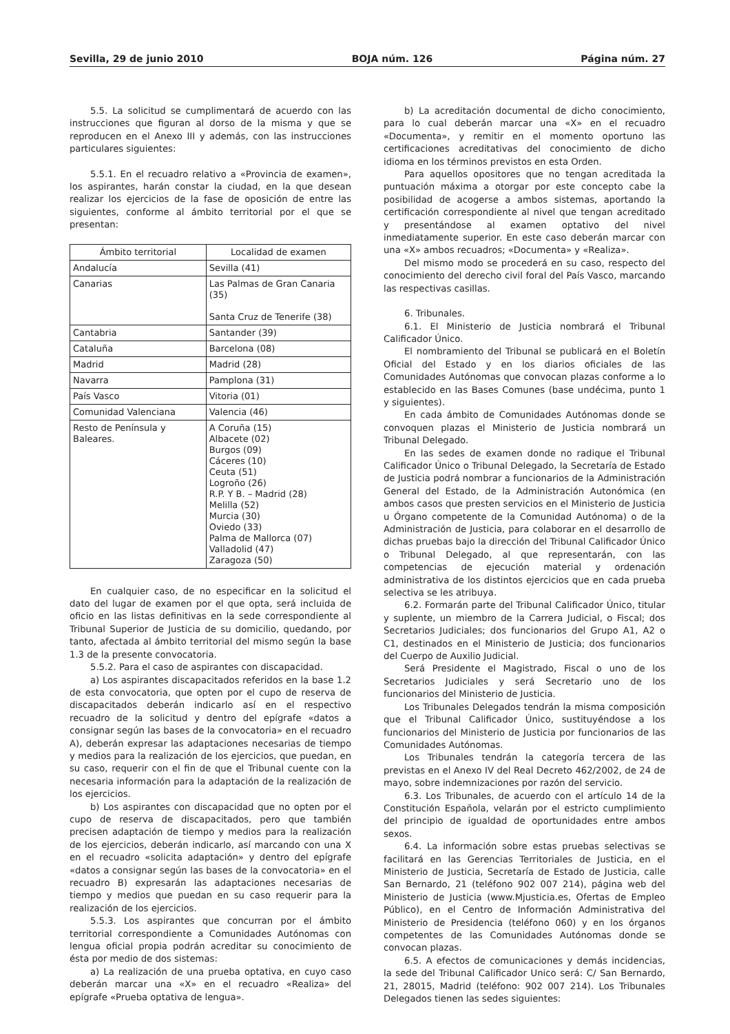Sevilla, 29 de junio 2010 BOJA núm. 126 Página núm. 27
5.5. La solicitud se cumplimentará de acuerdo con las instrucciones que figuran al dorso de la misma y que se reproducen en el Anexo III y además, con las instrucciones particulares siguientes:
5.5.1. En el recuadro relativo a «Provincia de examen», los aspirantes, harán constar la ciudad, en la que desean realizar los ejercicios de la fase de oposición de entre las siguientes, conforme al ámbito territorial por el que se presentan:
| Ámbito territorial | Localidad de examen |
| --- | --- |
| Andalucía | Sevilla (41) |
| Canarias | Las Palmas de Gran Canaria (35) Santa Cruz de Tenerife (38) |
| Cantabria | Santander (39) |
| Cataluña | Barcelona (08) |
| Madrid | Madrid (28) |
| Navarra | Pamplona (31) |
| País Vasco | Vitoria (01) |
| Comunidad Valenciana | Valencia (46) |
| Resto de Península y Baleares. | A Coruña (15) Albacete (02) Burgos (09) Cáceres (10) Ceuta (51) Logroño (26) R.P. Y B. – Madrid (28) Melilla (52) Murcia (30) Oviedo (33) Palma de Mallorca (07) Valladolid (47) Zaragoza (50) |
En cualquier caso, de no especificar en la solicitud el dato del lugar de examen por el que opta, será incluida de oficio en las listas definitivas en la sede correspondiente al Tribunal Superior de Justicia de su domicilio, quedando, por tanto, afectada al ámbito territorial del mismo según la base 1.3 de la presente convocatoria.
5.5.2. Para el caso de aspirantes con discapacidad.
a) Los aspirantes discapacitados referidos en la base 1.2 de esta convocatoria, que opten por el cupo de reserva de discapacitados deberán indicarlo así en el respectivo recuadro de la solicitud y dentro del epígrafe «datos a consignar según las bases de la convocatoria» en el recuadro A), deberán expresar las adaptaciones necesarias de tiempo y medios para la realización de los ejercicios, que puedan, en su caso, requerir con el fin de que el Tribunal cuente con la necesaria información para la adaptación de la realización de los ejercicios.
b) Los aspirantes con discapacidad que no opten por el cupo de reserva de discapacitados, pero que también precisen adaptación de tiempo y medios para la realización de los ejercicios, deberán indicarlo, así marcando con una X en el recuadro «solicita adaptación» y dentro del epígrafe «datos a consignar según las bases de la convocatoria» en el recuadro B) expresarán las adaptaciones necesarias de tiempo y medios que puedan en su caso requerir para la realización de los ejercicios.
5.5.3. Los aspirantes que concurran por el ámbito territorial correspondiente a Comunidades Autónomas con lengua oficial propia podrán acreditar su conocimiento de ésta por medio de dos sistemas:
a) La realización de una prueba optativa, en cuyo caso deberán marcar una «X» en el recuadro «Realiza» del epígrafe «Prueba optativa de lengua».
b) La acreditación documental de dicho conocimiento, para lo cual deberán marcar una «X» en el recuadro «Documenta», y remitir en el momento oportuno las certificaciones acreditativas del conocimiento de dicho idioma en los términos previstos en esta Orden.
Para aquellos opositores que no tengan acreditada la puntuación máxima a otorgar por este concepto cabe la posibilidad de acogerse a ambos sistemas, aportando la certificación correspondiente al nivel que tengan acreditado y presentándose al examen optativo del nivel inmediatamente superior. En este caso deberán marcar con una «X» ambos recuadros; «Documenta» y «Realiza».
Del mismo modo se procederá en su caso, respecto del conocimiento del derecho civil foral del País Vasco, marcando las respectivas casillas.
6. Tribunales.
6.1. El Ministerio de Justicia nombrará el Tribunal Calificador Único.
El nombramiento del Tribunal se publicará en el Boletín Oficial del Estado y en los diarios oficiales de las Comunidades Autónomas que convocan plazas conforme a lo establecido en las Bases Comunes (base undécima, punto 1 y siguientes).
En cada ámbito de Comunidades Autónomas donde se convoquen plazas el Ministerio de Justicia nombrará un Tribunal Delegado.
En las sedes de examen donde no radique el Tribunal Calificador Único o Tribunal Delegado, la Secretaría de Estado de Justicia podrá nombrar a funcionarios de la Administración General del Estado, de la Administración Autonómica (en ambos casos que presten servicios en el Ministerio de Justicia u Órgano competente de la Comunidad Autónoma) o de la Administración de Justicia, para colaborar en el desarrollo de dichas pruebas bajo la dirección del Tribunal Calificador Único o Tribunal Delegado, al que representarán, con las competencias de ejecución material y ordenación administrativa de los distintos ejercicios que en cada prueba selectiva se les atribuya.
6.2. Formarán parte del Tribunal Calificador Único, titular y suplente, un miembro de la Carrera Judicial, o Fiscal; dos Secretarios Judiciales; dos funcionarios del Grupo A1, A2 o C1, destinados en el Ministerio de Justicia; dos funcionarios del Cuerpo de Auxilio Judicial.
Será Presidente el Magistrado, Fiscal o uno de los Secretarios Judiciales y será Secretario uno de los funcionarios del Ministerio de Justicia.
Los Tribunales Delegados tendrán la misma composición que el Tribunal Calificador Único, sustituyéndose a los funcionarios del Ministerio de Justicia por funcionarios de las Comunidades Autónomas.
Los Tribunales tendrán la categoría tercera de las previstas en el Anexo IV del Real Decreto 462/2002, de 24 de mayo, sobre indemnizaciones por razón del servicio.
6.3. Los Tribunales, de acuerdo con el artículo 14 de la Constitución Española, velarán por el estricto cumplimiento del principio de igualdad de oportunidades entre ambos sexos.
6.4. La información sobre estas pruebas selectivas se facilitará en las Gerencias Territoriales de Justicia, en el Ministerio de Justicia, Secretaría de Estado de Justicia, calle San Bernardo, 21 (teléfono 902 007 214), página web del Ministerio de Justicia (www.Mjusticia.es, Ofertas de Empleo Público), en el Centro de Información Administrativa del Ministerio de Presidencia (teléfono 060) y en los órganos competentes de las Comunidades Autónomas donde se convocan plazas.
6.5. A efectos de comunicaciones y demás incidencias, la sede del Tribunal Calificador Unico será: C/ San Bernardo, 21, 28015, Madrid (teléfono: 902 007 214). Los Tribunales Delegados tienen las sedes siguientes: